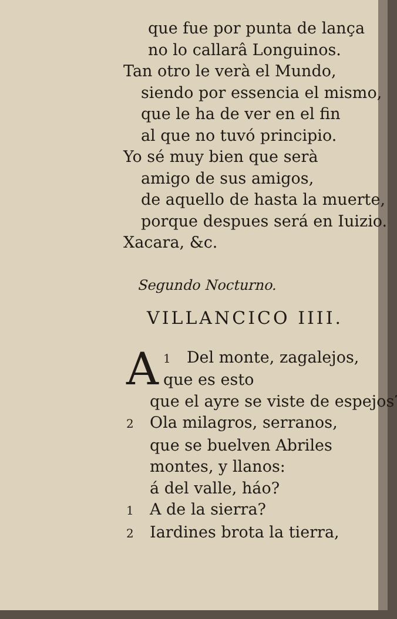que fue por punta de lança
no lo callarâ Longuinos.
Tan otro le verà el Mundo,
siendo por essencia el mismo,
que le ha de ver en el fin
al que no tuvó principio.
Yo sé muy bien que serà
amigo de sus amigos,
de aquello de hasta la muerte,
porque despues será en Iuizio.
Xacara, &c.
Segundo Nocturno.
VILLANCICO IIII.
1 A Del monte, zagalejos,
que es esto
que el ayre se viste de espejos?
2 Ola milagros, serranos,
que se buelven Abriles
montes, y llanos:
á del valle, háo?
1 A de la sierra?
2 Iardines brota la tierra,